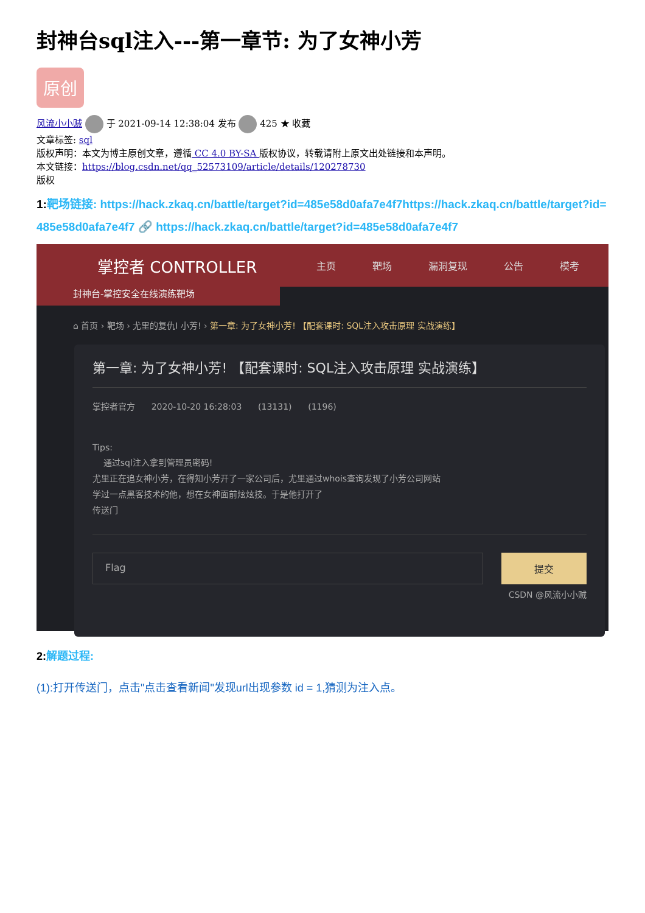封神台sql注入---第一章节: 为了女神小芳
原创
风流小小贼 于 2021-09-14 12:38:04 发布 425 ★ 收藏
文章标签: sql
版权声明：本文为博主原创文章，遵循 CC 4.0 BY-SA 版权协议，转载请附上原文出处链接和本声明。
本文链接：https://blog.csdn.net/qq_52573109/article/details/120278730
版权
1: 靶场链接: https://hack.zkaq.cn/battle/target?id=485e58d0afa7e4f7https://hack.zkaq.cn/battle/target?id=485e58d0afa7e4f7 🔗 https://hack.zkaq.cn/battle/target?id=485e58d0afa7e4f7
掌控者 CONTROLLER
主页 靶场 漏洞复现 公告 模考
封神台-掌控安全在线演练靶场
⌂ 首页 › 靶场 › 尤里的复仇Ⅰ 小芳! › 第一章: 为了女神小芳! 【配套课时: SQL注入攻击原理 实战演练】
第一章: 为了女神小芳! 【配套课时: SQL注入攻击原理 实战演练】
掌控者官方 2020-10-20 16:28:03 (13131) (1196)
Tips:
通过sql注入拿到管理员密码!
尤里正在追女神小芳，在得知小芳开了一家公司后，尤里通过whois查询发现了小芳公司网站
学过一点黑客技术的他，想在女神面前炫炫技。于是他打开了
传送门
Flag 提交
CSDN @风流小小贼
2: 解题过程:
(1):打开传送门，点击"点击查看新闻"发现url出现参数 id = 1,猜测为注入点。